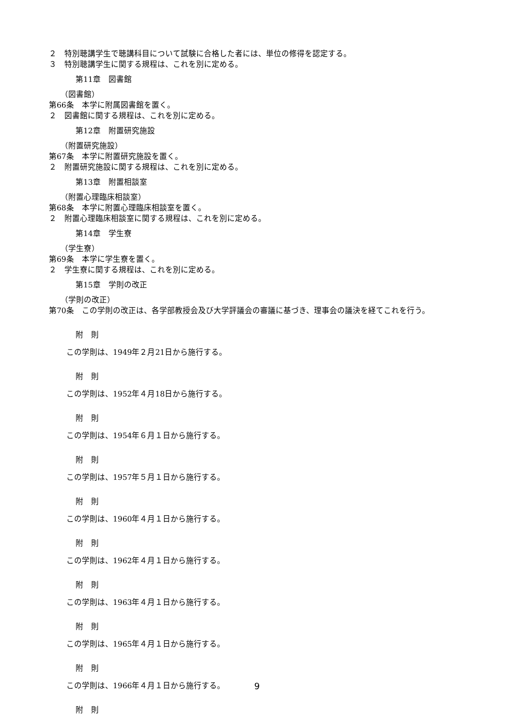２　特別聴講学生で聴講科目について試験に合格した者には、単位の修得を認定する。
３　特別聴講学生に関する規程は、これを別に定める。
第11章　図書館
（図書館）
第66条　本学に附属図書館を置く。
２　図書館に関する規程は、これを別に定める。
第12章　附置研究施設
（附置研究施設）
第67条　本学に附置研究施設を置く。
２　附置研究施設に関する規程は、これを別に定める。
第13章　附置相談室
（附置心理臨床相談室）
第68条　本学に附置心理臨床相談室を置く。
２　附置心理臨床相談室に関する規程は、これを別に定める。
第14章　学生寮
（学生寮）
第69条　本学に学生寮を置く。
２　学生寮に関する規程は、これを別に定める。
第15章　学則の改正
（学則の改正）
第70条　この学則の改正は、各学部教授会及び大学評議会の審議に基づき、理事会の議決を経てこれを行う。
附　則
この学則は、1949年２月21日から施行する。
附　則
この学則は、1952年４月18日から施行する。
附　則
この学則は、1954年６月１日から施行する。
附　則
この学則は、1957年５月１日から施行する。
附　則
この学則は、1960年４月１日から施行する。
附　則
この学則は、1962年４月１日から施行する。
附　則
この学則は、1963年４月１日から施行する。
附　則
この学則は、1965年４月１日から施行する。
附　則
この学則は、1966年４月１日から施行する。
附　則
9